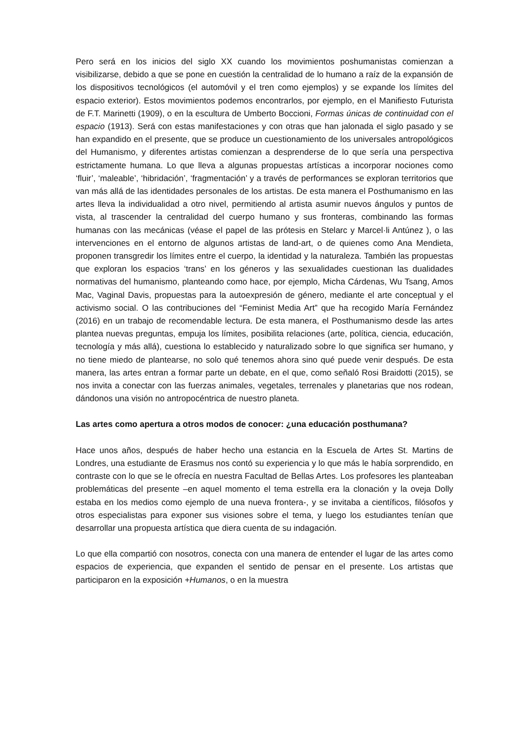Pero será en los inicios del siglo XX cuando los movimientos poshumanistas comienzan a visibilizarse, debido a que se pone en cuestión la centralidad de lo humano a raíz de la expansión de los dispositivos tecnológicos (el automóvil y el tren como ejemplos) y se expande los límites del espacio exterior). Estos movimientos podemos encontrarlos, por ejemplo, en el Manifiesto Futurista de F.T. Marinetti (1909), o en la escultura de Umberto Boccioni, Formas únicas de continuidad con el espacio (1913). Será con estas manifestaciones y con otras que han jalonada el siglo pasado y se han expandido en el presente, que se produce un cuestionamiento de los universales antropológicos del Humanismo, y diferentes artistas comienzan a desprenderse de lo que sería una perspectiva estrictamente humana. Lo que lleva a algunas propuestas artísticas a incorporar nociones como ‘fluir’, ‘maleable’, ‘hibridación’, ‘fragmentación’ y a través de performances se exploran territorios que van más allá de las identidades personales de los artistas. De esta manera el Posthumanismo en las artes lleva la individualidad a otro nivel, permitiendo al artista asumir nuevos ángulos y puntos de vista, al trascender la centralidad del cuerpo humano y sus fronteras, combinando las formas humanas con las mecánicas (véase el papel de las prótesis en Stelarc y Marcel·li Antúnez ), o las intervenciones en el entorno de algunos artistas de land-art, o de quienes como Ana Mendieta, proponen transgredir los límites entre el cuerpo, la identidad y la naturaleza. También las propuestas que exploran los espacios ‘trans’ en los géneros y las sexualidades cuestionan las dualidades normativas del humanismo, planteando como hace, por ejemplo, Micha Cárdenas, Wu Tsang, Amos Mac, Vaginal Davis, propuestas para la autoexpresión de género, mediante el arte conceptual y el activismo social. O las contribuciones del “Feminist Media Art” que ha recogido María Fernández (2016) en un trabajo de recomendable lectura. De esta manera, el Posthumanismo desde las artes plantea nuevas preguntas, empuja los límites, posibilita relaciones (arte, política, ciencia, educación, tecnología y más allá), cuestiona lo establecido y naturalizado sobre lo que significa ser humano, y no tiene miedo de plantearse, no solo qué tenemos ahora sino qué puede venir después. De esta manera, las artes entran a formar parte un debate, en el que, como señaló Rosi Braidotti (2015), se nos invita a conectar con las fuerzas animales, vegetales, terrenales y planetarias que nos rodean, dándonos una visión no antropocéntrica de nuestro planeta.
Las artes como apertura a otros modos de conocer: ¿una educación posthumana?
Hace unos años, después de haber hecho una estancia en la Escuela de Artes St. Martins de Londres, una estudiante de Erasmus nos contó su experiencia y lo que más le había sorprendido, en contraste con lo que se le ofrecía en nuestra Facultad de Bellas Artes. Los profesores les planteaban problemáticas del presente –en aquel momento el tema estrella era la clonación y la oveja Dolly estaba en los medios como ejemplo de una nueva frontera-, y se invitaba a científicos, filósofos y otros especialistas para exponer sus visiones sobre el tema, y luego los estudiantes tenían que desarrollar una propuesta artística que diera cuenta de su indagación.
Lo que ella compartió con nosotros, conecta con una manera de entender el lugar de las artes como espacios de experiencia, que expanden el sentido de pensar en el presente. Los artistas que participaron en la exposición +Humanos, o en la muestra